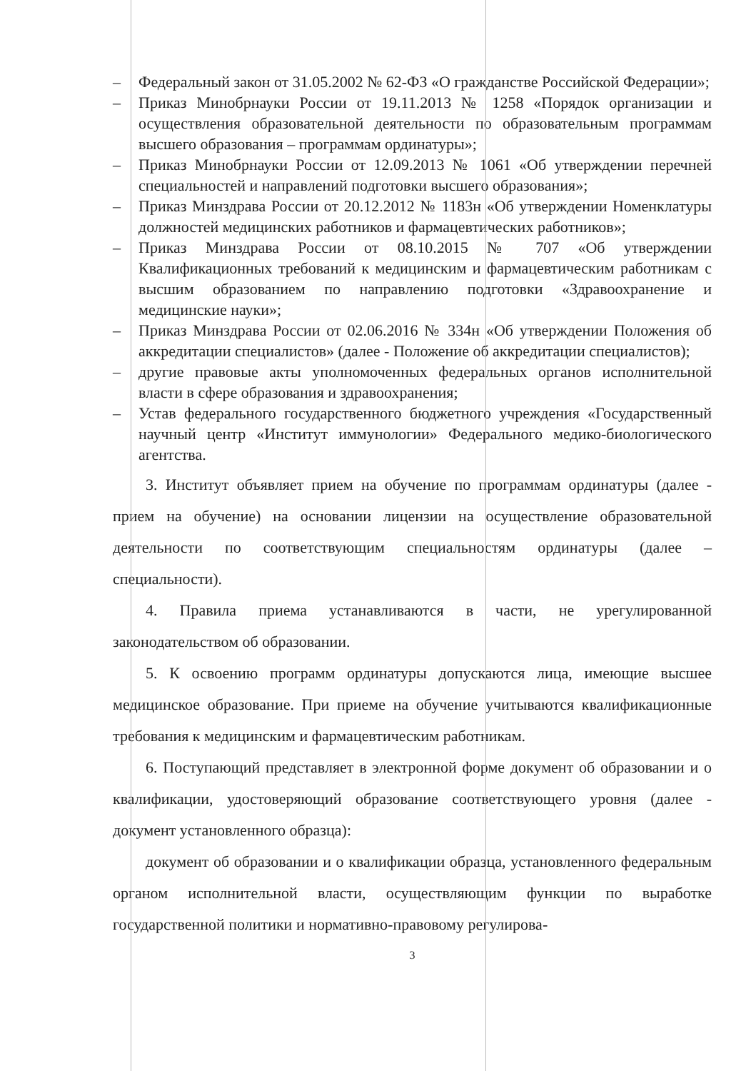– Федеральный закон от 31.05.2002 № 62-ФЗ «О гражданстве Российской Федерации»;
– Приказ Минобрнауки России от 19.11.2013 № 1258 «Порядок организации и осуществления образовательной деятельности по образовательным программам высшего образования – программам ординатуры»;
– Приказ Минобрнауки России от 12.09.2013 № 1061 «Об утверждении перечней специальностей и направлений подготовки высшего образования»;
– Приказ Минздрава России от 20.12.2012 № 1183н «Об утверждении Номенклатуры должностей медицинских работников и фармацевтических работников»;
– Приказ Минздрава России от 08.10.2015 № 707 «Об утверждении Квалификационных требований к медицинским и фармацевтическим работникам с высшим образованием по направлению подготовки «Здравоохранение и медицинские науки»;
– Приказ Минздрава России от 02.06.2016 № 334н «Об утверждении Положения об аккредитации специалистов» (далее - Положение об аккредитации специалистов);
– другие правовые акты уполномоченных федеральных органов исполнительной власти в сфере образования и здравоохранения;
– Устав федерального государственного бюджетного учреждения «Государственный научный центр «Институт иммунологии» Федерального медико-биологического агентства.
3. Институт объявляет прием на обучение по программам ординатуры (далее - прием на обучение) на основании лицензии на осуществление образовательной деятельности по соответствующим специальностям ординатуры (далее – специальности).
4. Правила приема устанавливаются в части, не урегулированной законодательством об образовании.
5. К освоению программ ординатуры допускаются лица, имеющие высшее медицинское образование. При приеме на обучение учитываются квалификационные требования к медицинским и фармацевтическим работникам.
6. Поступающий представляет в электронной форме документ об образовании и о квалификации, удостоверяющий образование соответствующего уровня (далее - документ установленного образца):
документ об образовании и о квалификации образца, установленного федеральным органом исполнительной власти, осуществляющим функции по выработке государственной политики и нормативно-правовому регулирова-
3